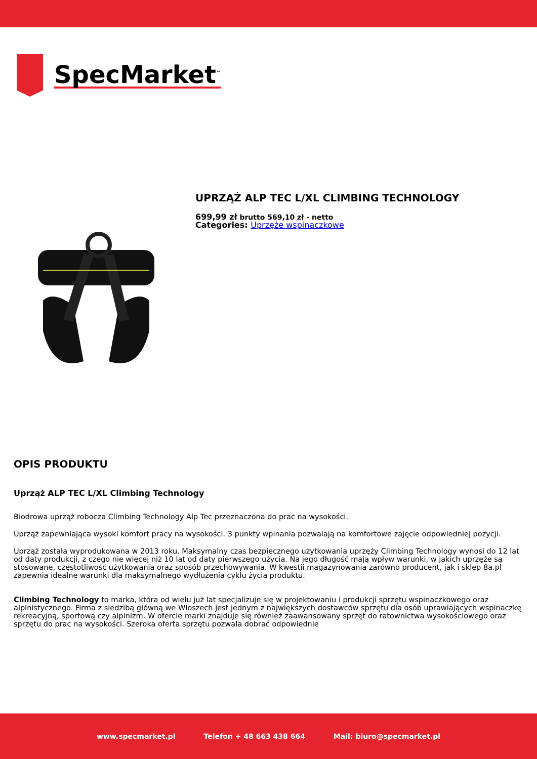SpecMarket<sup>™</sup>
UPRZĄŻ ALP TEC L/XL CLIMBING TECHNOLOGY
699,99 zł brutto 569,10 zł - netto
Categories: Uprzęże wspinaczkowe
OPIS PRODUKTU
Uprząż ALP TEC L/XL Climbing Technology
Biodrowa uprząż robocza Climbing Technology Alp Tec przeznaczona do prac na wysokości.
Uprząż zapewniająca wysoki komfort pracy na wysokości. 3 punkty wpinania pozwalają na komfortowe zajęcie odpowiedniej pozycji.
Uprząż została wyprodukowana w 2013 roku. Maksymalny czas bezpiecznego użytkowania uprzęży Climbing Technology wynosi do 12 lat od daty produkcji, z czego nie więcej niż 10 lat od daty pierwszego użycia. Na jego długość mają wpływ warunki, w jakich uprzęże są stosowane, częstotliwość użytkowania oraz sposób przechowywania. W kwestii magazynowania zarówno producent, jak i sklep 8a.pl zapewnia idealne warunki dla maksymalnego wydłużenia cyklu życia produktu.
Climbing Technology to marka, która od wielu już lat specjalizuje się w projektowaniu i produkcji sprzętu wspinaczkowego oraz alpinistycznego. Firma z siedzibą główną we Włoszech jest jednym z największych dostawców sprzętu dla osób uprawiających wspinaczkę rekreacyjną, sportową czy alpinizm. W ofercie marki znajduje się również zaawansowany sprzęt do ratownictwa wysokościowego oraz sprzętu do prac na wysokości. Szeroka oferta sprzętu pozwala dobrać odpowiednie
www.specmarket.pl Telefon + 48 663 438 664 Mail: biuro@specmarket.pl